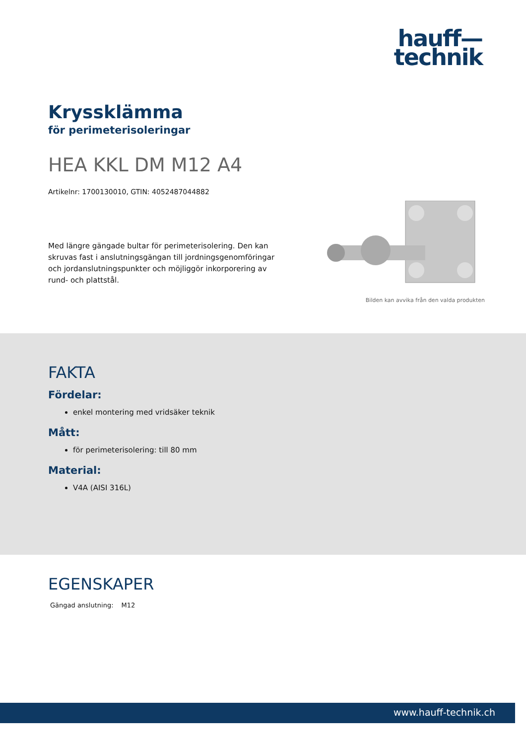hauff—
technik
Kryssklämma
för perimeterisoleringar
HEA KKL DM M12 A4
Artikelnr: 1700130010, GTIN: 4052487044882
Med längre gängade bultar för perimeterisolering. Den kan skruvas fast i anslutningsgängan till jordningsgenomföringar och jordanslutningspunkter och möjliggör inkorporering av rund- och plattstål.
Bilden kan avvika från den valda produkten
FAKTA
Fördelar:
enkel montering med vridsäker teknik
Mått:
för perimeterisolering: till 80 mm
Material:
V4A (AISI 316L)
EGENSKAPER
| Gängad anslutning: | M12 |
www.hauff-technik.ch